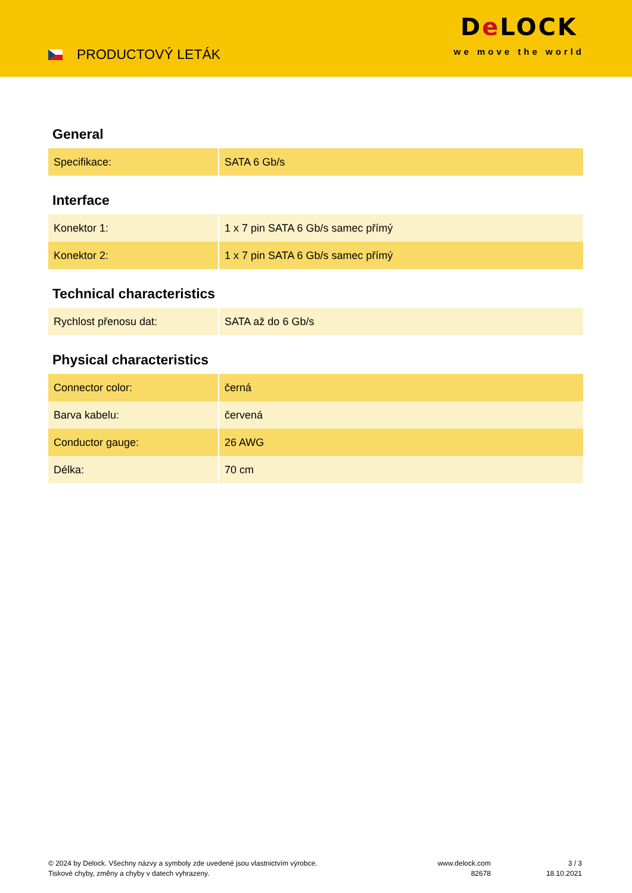PRODUCTOVÝ LETÁK
De LOCK
we move the world
General
| Specifikace: | SATA 6 Gb/s |
Interface
| Konektor 1: | 1 x 7 pin SATA 6 Gb/s samec přímý |
| Konektor 2: | 1 x 7 pin SATA 6 Gb/s samec přímý |
Technical characteristics
| Rychlost přenosu dat: | SATA až do 6 Gb/s |
Physical characteristics
| Connector color: | černá |
| Barva kabelu: | červená |
| Conductor gauge: | 26 AWG |
| Délka: | 70 cm |
© 2024 by Delock. Všechny názvy a symboly zde uvedené jsou vlastnictvím výrobce.
Tiskové chyby, změny a chyby v datech vyhrazeny.
www.delock.com
82678
3 / 3
18.10.2021